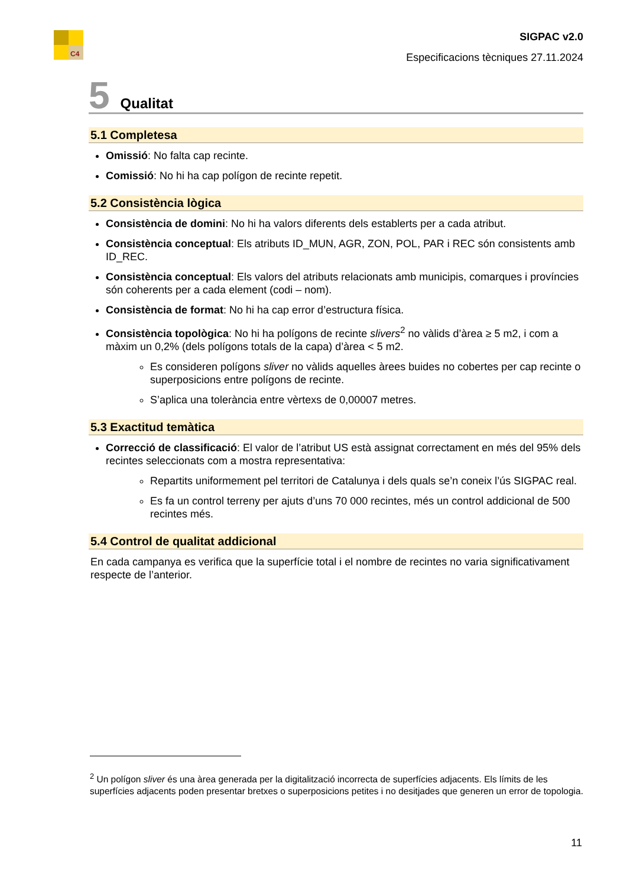C4
SIGPAC v2.0
Especificacions tècniques 27.11.2024
5 Qualitat
5.1 Completesa
Omissió: No falta cap recinte.
Comissió: No hi ha cap polígon de recinte repetit.
5.2 Consistència lògica
Consistència de domini: No hi ha valors diferents dels establerts per a cada atribut.
Consistència conceptual: Els atributs ID_MUN, AGR, ZON, POL, PAR i REC són consistents amb ID_REC.
Consistència conceptual: Els valors del atributs relacionats amb municipis, comarques i províncies són coherents per a cada element (codi – nom).
Consistència de format: No hi ha cap error d’estructura física.
Consistència topològica: No hi ha polígons de recinte slivers<sup>2</sup> no vàlids d’àrea ≥ 5 m2, i com a màxim un 0,2% (dels polígons totals de la capa) d’àrea < 5 m2.
Es consideren polígons sliver no vàlids aquelles àrees buides no cobertes per cap recinte o superposicions entre polígons de recinte.
S’aplica una tolerància entre vèrtexs de 0,00007 metres.
5.3 Exactitud temàtica
Correcció de classificació: El valor de l’atribut US està assignat correctament en més del 95% dels recintes seleccionats com a mostra representativa:
Repartits uniformement pel territori de Catalunya i dels quals se’n coneix l’ús SIGPAC real.
Es fa un control terreny per ajuts d’uns 70 000 recintes, més un control addicional de 500 recintes més.
5.4 Control de qualitat addicional
En cada campanya es verifica que la superfície total i el nombre de recintes no varia significativament respecte de l’anterior.
<sup>2</sup> Un polígon sliver és una àrea generada per la digitalització incorrecta de superfícies adjacents. Els límits de les superfícies adjacents poden presentar bretxes o superposicions petites i no desitjades que generen un error de topologia.
11